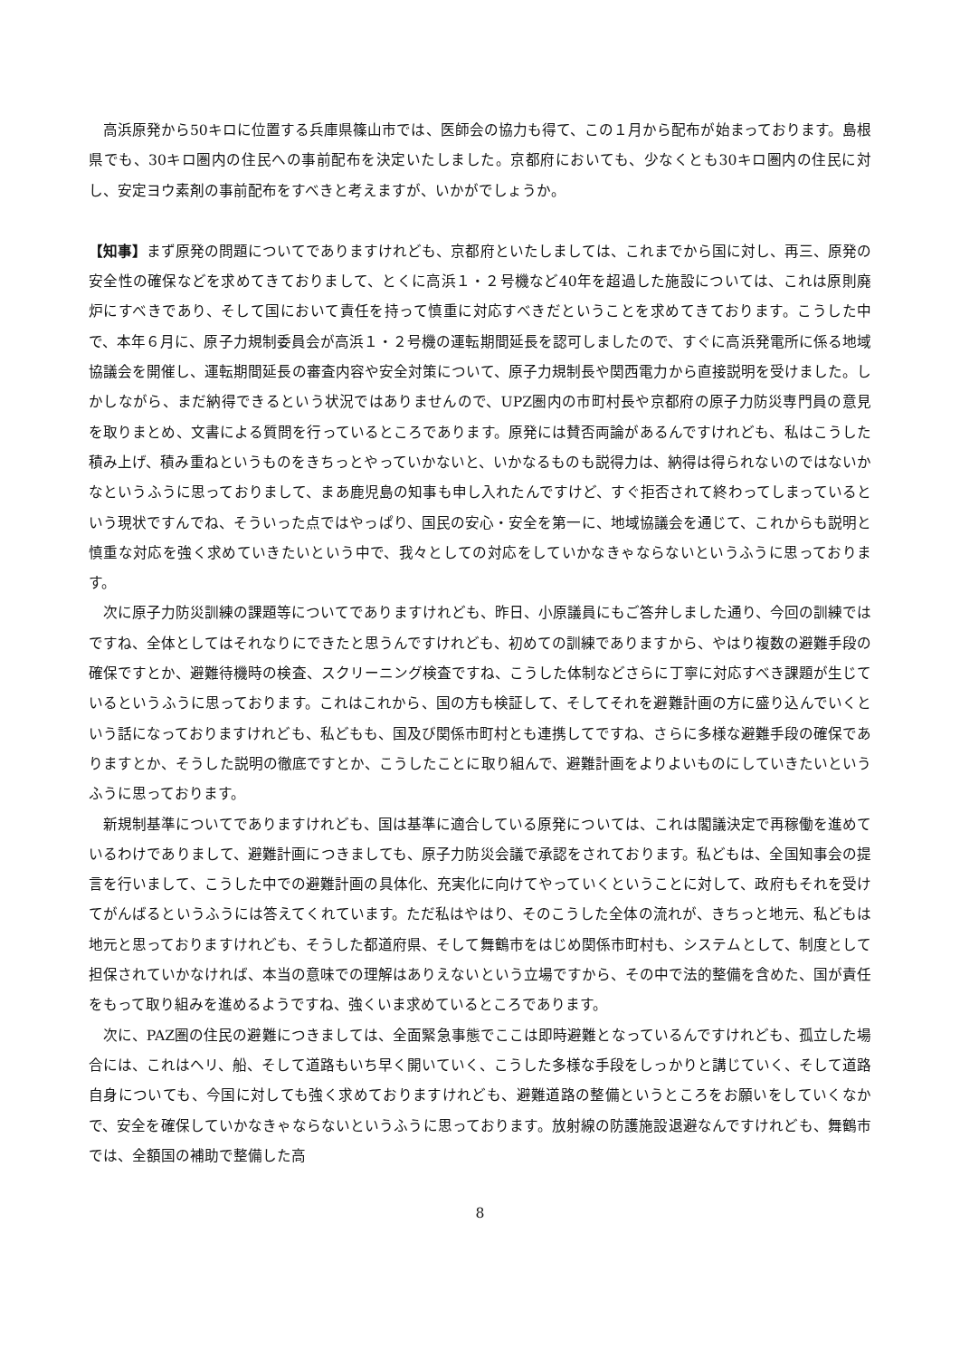高浜原発から50キロに位置する兵庫県篠山市では、医師会の協力も得て、この１月から配布が始まっております。島根県でも、30キロ圏内の住民への事前配布を決定いたしました。京都府においても、少なくとも30キロ圏内の住民に対し、安定ヨウ素剤の事前配布をすべきと考えますが、いかがでしょうか。
【知事】まず原発の問題についてでありますけれども、京都府といたしましては、これまでから国に対し、再三、原発の安全性の確保などを求めてきておりまして、とくに高浜１・２号機など40年を超過した施設については、これは原則廃炉にすべきであり、そして国において責任を持って慎重に対応すべきだということを求めてきております。こうした中で、本年６月に、原子力規制委員会が高浜１・２号機の運転期間延長を認可しましたので、すぐに高浜発電所に係る地域協議会を開催し、運転期間延長の審査内容や安全対策について、原子力規制長や関西電力から直接説明を受けました。しかしながら、まだ納得できるという状況ではありませんので、UPZ圏内の市町村長や京都府の原子力防災専門員の意見を取りまとめ、文書による質問を行っているところであります。原発には賛否両論があるんですけれども、私はこうした積み上げ、積み重ねというものをきちっとやっていかないと、いかなるものも説得力は、納得は得られないのではないかなというふうに思っておりまして、まあ鹿児島の知事も申し入れたんですけど、すぐ拒否されて終わってしまっているという現状ですんでね、そういった点ではやっぱり、国民の安心・安全を第一に、地域協議会を通じて、これからも説明と慎重な対応を強く求めていきたいという中で、我々としての対応をしていかなきゃならないというふうに思っております。
次に原子力防災訓練の課題等についてでありますけれども、昨日、小原議員にもご答弁しました通り、今回の訓練ではですね、全体としてはそれなりにできたと思うんですけれども、初めての訓練でありますから、やはり複数の避難手段の確保ですとか、避難待機時の検査、スクリーニング検査ですね、こうした体制などさらに丁寧に対応すべき課題が生じているというふうに思っております。これはこれから、国の方も検証して、そしてそれを避難計画の方に盛り込んでいくという話になっておりますけれども、私どもも、国及び関係市町村とも連携してですね、さらに多様な避難手段の確保でありますとか、そうした説明の徹底ですとか、こうしたことに取り組んで、避難計画をよりよいものにしていきたいというふうに思っております。
新規制基準についてでありますけれども、国は基準に適合している原発については、これは閣議決定で再稼働を進めているわけでありまして、避難計画につきましても、原子力防災会議で承認をされております。私どもは、全国知事会の提言を行いまして、こうした中での避難計画の具体化、充実化に向けてやっていくということに対して、政府もそれを受けてがんばるというふうには答えてくれています。ただ私はやはり、そのこうした全体の流れが、きちっと地元、私どもは地元と思っておりますけれども、そうした都道府県、そして舞鶴市をはじめ関係市町村も、システムとして、制度として担保されていかなければ、本当の意味での理解はありえないという立場ですから、その中で法的整備を含めた、国が責任をもって取り組みを進めるようですね、強くいま求めているところであります。
次に、PAZ圏の住民の避難につきましては、全面緊急事態でここは即時避難となっているんですけれども、孤立した場合には、これはヘリ、船、そして道路もいち早く開いていく、こうした多様な手段をしっかりと講じていく、そして道路自身についても、今国に対しても強く求めておりますけれども、避難道路の整備というところをお願いをしていくなかで、安全を確保していかなきゃならないというふうに思っております。放射線の防護施設退避なんですけれども、舞鶴市では、全額国の補助で整備した高
8